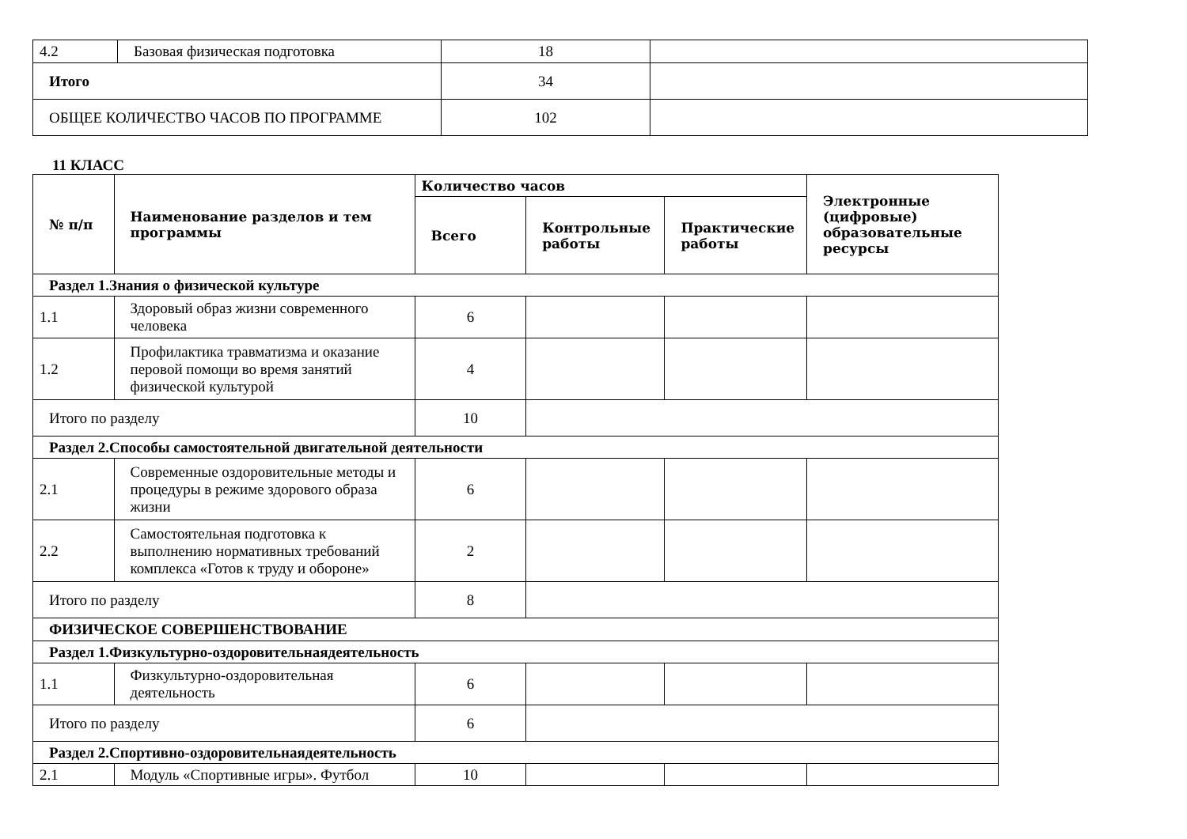| 4.2 | Базовая физическая подготовка | 18 | |
| Итого | | 34 | |
| ОБЩЕЕ КОЛИЧЕСТВО ЧАСОВ ПО ПРОГРАММЕ | | 102 | |
11 КЛАСС
| № п/п | Наименование разделов и тем программы | Количество часов | | | Электронные (цифровые) образовательные ресурсы |
| --- | --- | --- | --- | --- | --- |
| | | Всего | Контрольные работы | Практические работы | |
| Раздел 1.Знания о физической культуре | | | | | |
| 1.1 | Здоровый образ жизни современного человека | 6 | | | |
| 1.2 | Профилактика травматизма и оказание перовой помощи во время занятий физической культурой | 4 | | | |
| Итого по разделу | | 10 | | | |
| Раздел 2.Способы самостоятельной двигательной деятельности | | | | | |
| 2.1 | Современные оздоровительные методы и процедуры в режиме здорового образа жизни | 6 | | | |
| 2.2 | Самостоятельная подготовка к выполнению нормативных требований комплекса «Готов к труду и обороне» | 2 | | | |
| Итого по разделу | | 8 | | | |
| ФИЗИЧЕСКОЕ СОВЕРШЕНСТВОВАНИЕ | | | | | |
| Раздел 1.Физкультурно-оздоровительнаядеятельность | | | | | |
| 1.1 | Физкультурно-оздоровительная деятельность | 6 | | | |
| Итого по разделу | | 6 | | | |
| Раздел 2.Спортивно-оздоровительнаядеятельность | | | | | |
| 2.1 | Модуль «Спортивные игры». Футбол | 10 | | | |